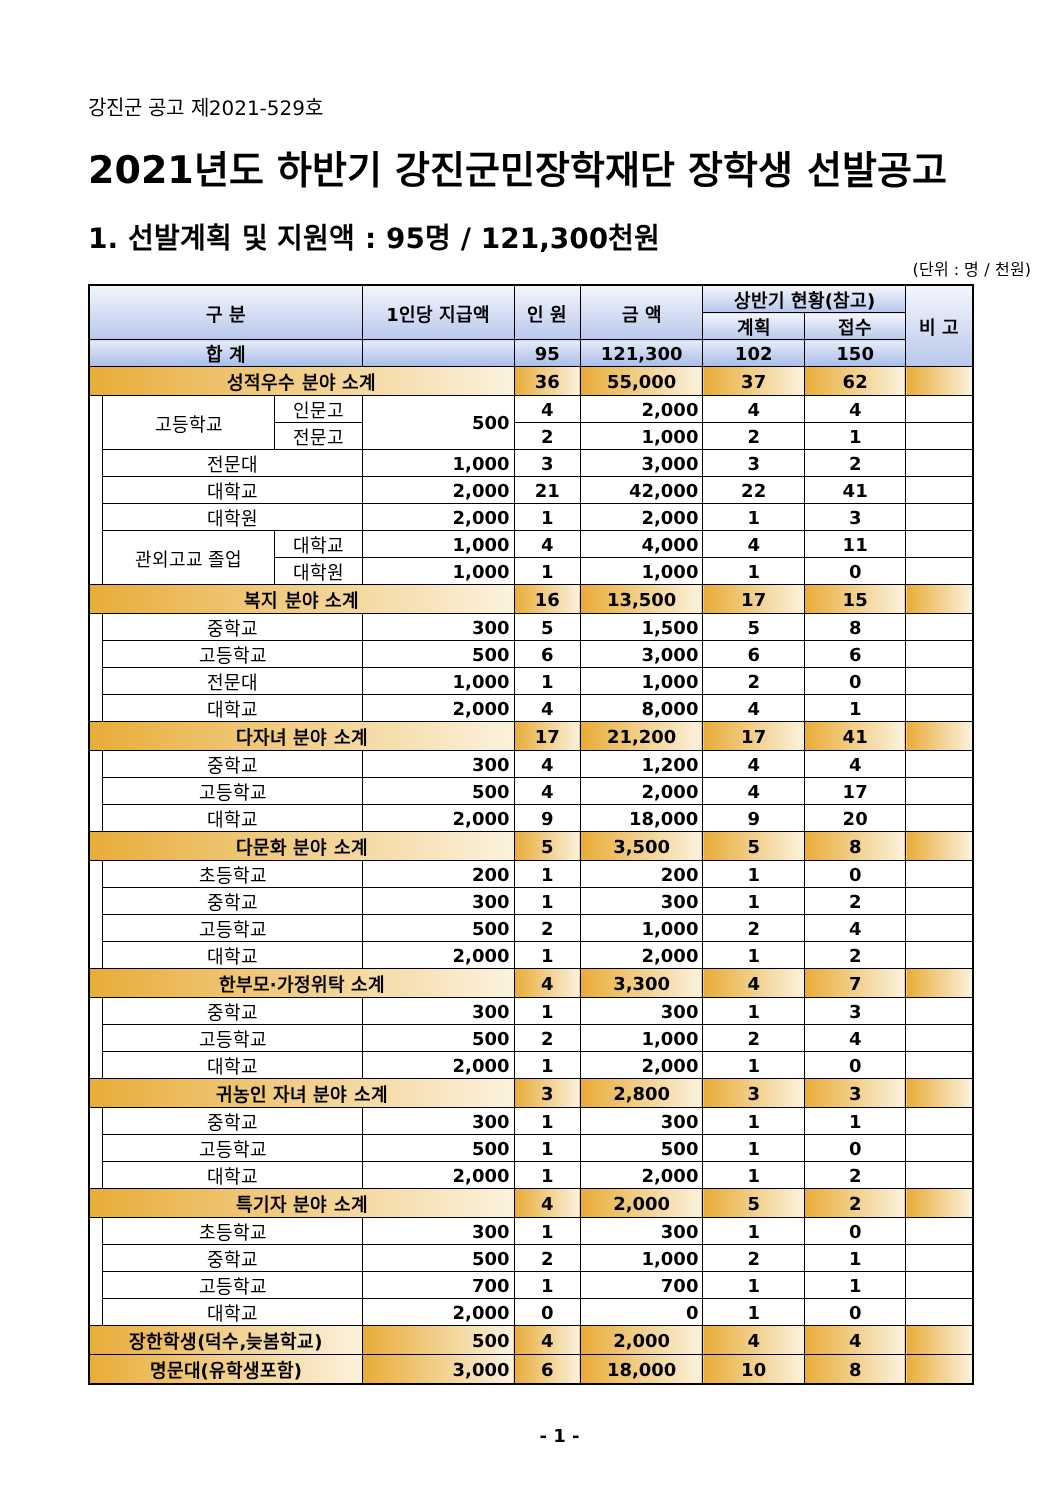강진군 공고 제2021-529호
2021년도 하반기 강진군민장학재단 장학생 선발공고
1. 선발계획 및 지원액 : 95명 / 121,300천원
(단위 : 명 / 천원)
| 구 분 | | | 1인당 지급액 | 인 원 | 금 액 | 상반기 현황(참고) | | 비 고 |
| --- | --- | --- | --- | --- | --- | --- | --- | --- |
| | | | | | | 계획 | 접수 | |
| 합 계 | | | | 95 | 121,300 | 102 | 150 | |
| 성적우수 분야 소계 | | | | 36 | 55,000 | 37 | 62 | |
| | 고등학교 | 인문고 | 500 | 4 | 2,000 | 4 | 4 | |
| | | 전문고 | | 2 | 1,000 | 2 | 1 | |
| | 전문대 | | 1,000 | 3 | 3,000 | 3 | 2 | |
| | 대학교 | | 2,000 | 21 | 42,000 | 22 | 41 | |
| | 대학원 | | 2,000 | 1 | 2,000 | 1 | 3 | |
| | 관외고교 졸업 | 대학교 | 1,000 | 4 | 4,000 | 4 | 11 | |
| | | 대학원 | 1,000 | 1 | 1,000 | 1 | 0 | |
| 복지 분야 소계 | | | | 16 | 13,500 | 17 | 15 | |
| | 중학교 | | 300 | 5 | 1,500 | 5 | 8 | |
| | 고등학교 | | 500 | 6 | 3,000 | 6 | 6 | |
| | 전문대 | | 1,000 | 1 | 1,000 | 2 | 0 | |
| | 대학교 | | 2,000 | 4 | 8,000 | 4 | 1 | |
| 다자녀 분야 소계 | | | | 17 | 21,200 | 17 | 41 | |
| | 중학교 | | 300 | 4 | 1,200 | 4 | 4 | |
| | 고등학교 | | 500 | 4 | 2,000 | 4 | 17 | |
| | 대학교 | | 2,000 | 9 | 18,000 | 9 | 20 | |
| 다문화 분야 소계 | | | | 5 | 3,500 | 5 | 8 | |
| | 초등학교 | | 200 | 1 | 200 | 1 | 0 | |
| | 중학교 | | 300 | 1 | 300 | 1 | 2 | |
| | 고등학교 | | 500 | 2 | 1,000 | 2 | 4 | |
| | 대학교 | | 2,000 | 1 | 2,000 | 1 | 2 | |
| 한부모·가정위탁 소계 | | | | 4 | 3,300 | 4 | 7 | |
| | 중학교 | | 300 | 1 | 300 | 1 | 3 | |
| | 고등학교 | | 500 | 2 | 1,000 | 2 | 4 | |
| | 대학교 | | 2,000 | 1 | 2,000 | 1 | 0 | |
| 귀농인 자녀 분야 소계 | | | | 3 | 2,800 | 3 | 3 | |
| | 중학교 | | 300 | 1 | 300 | 1 | 1 | |
| | 고등학교 | | 500 | 1 | 500 | 1 | 0 | |
| | 대학교 | | 2,000 | 1 | 2,000 | 1 | 2 | |
| 특기자 분야 소계 | | | | 4 | 2,000 | 5 | 2 | |
| | 초등학교 | | 300 | 1 | 300 | 1 | 0 | |
| | 중학교 | | 500 | 2 | 1,000 | 2 | 1 | |
| | 고등학교 | | 700 | 1 | 700 | 1 | 1 | |
| | 대학교 | | 2,000 | 0 | 0 | 1 | 0 | |
| 장한학생(덕수,늦봄학교) | | | 500 | 4 | 2,000 | 4 | 4 | |
| 명문대(유학생포함) | | | 3,000 | 6 | 18,000 | 10 | 8 | |
- 1 -